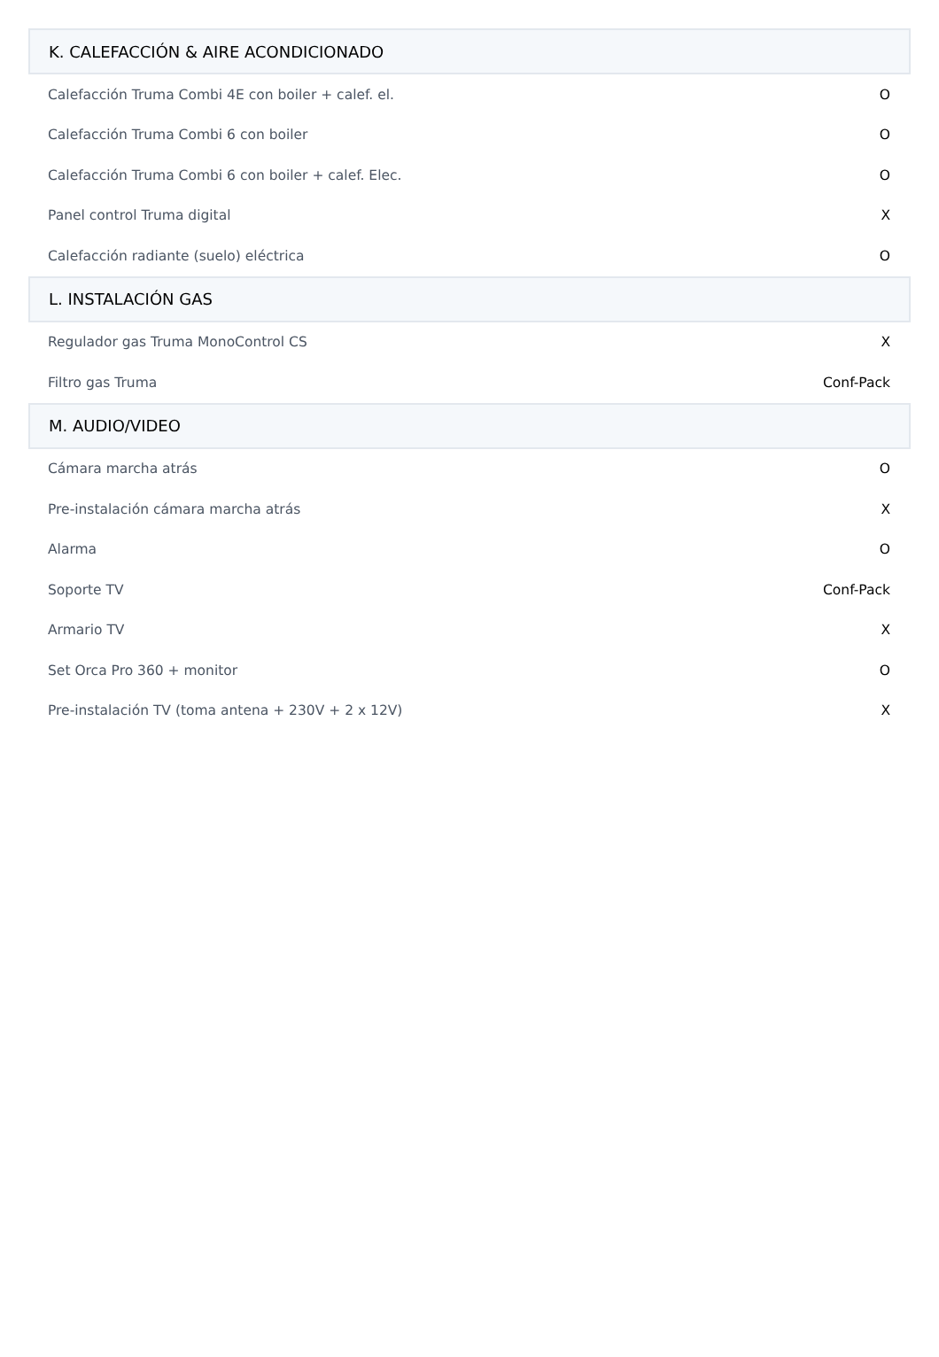| K. CALEFACCIÓN & AIRE ACONDICIONADO | |
| --- | --- |
| Calefacción Truma Combi 4E con boiler + calef. el. | O |
| Calefacción Truma Combi 6 con boiler | O |
| Calefacción Truma Combi 6 con boiler + calef. Elec. | O |
| Panel control Truma digital | X |
| Calefacción radiante (suelo) eléctrica | O |
| L. INSTALACIÓN GAS | |
| Regulador gas Truma MonoControl CS | X |
| Filtro gas Truma | Conf-Pack |
| M. AUDIO/VIDEO | |
| Cámara marcha atrás | O |
| Pre-instalación cámara marcha atrás | X |
| Alarma | O |
| Soporte TV | Conf-Pack |
| Armario TV | X |
| Set Orca Pro 360 + monitor | O |
| Pre-instalación TV (toma antena + 230V + 2 x 12V) | X |